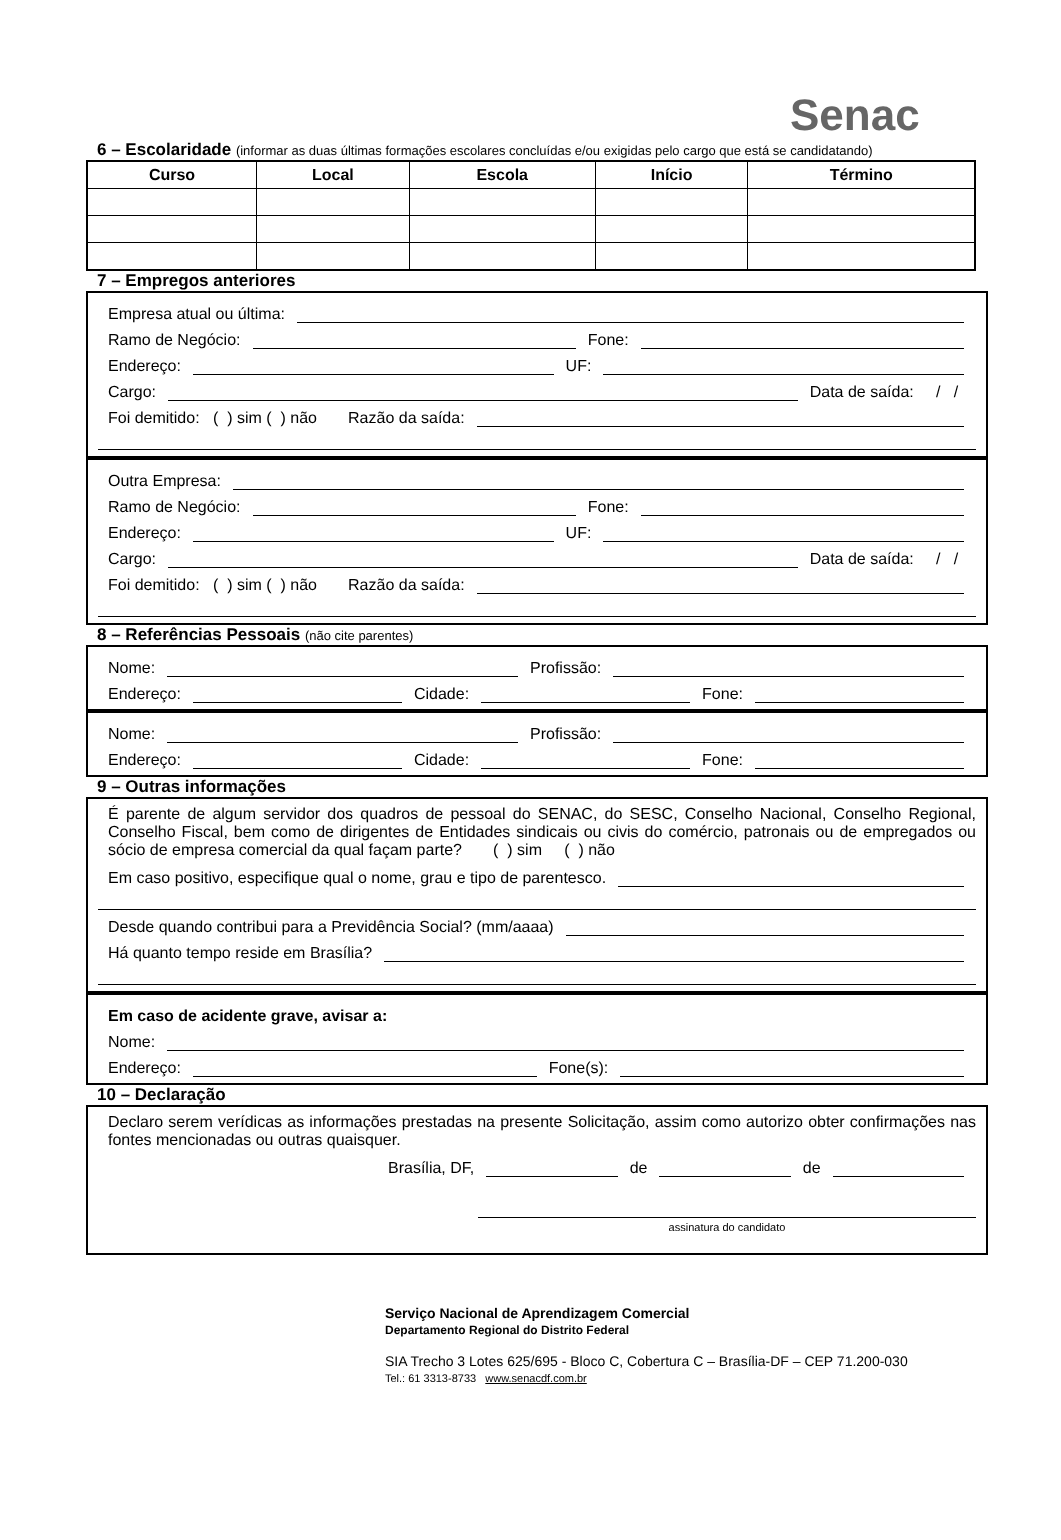Senac
6 – Escolaridade (informar as duas últimas formações escolares concluídas e/ou exigidas pelo cargo que está se candidatando)
| Curso | Local | Escola | Início | Término |
| --- | --- | --- | --- | --- |
7 – Empregos anteriores
Empresa atual ou última:
Ramo de Negócio: Fone:
Endereço: UF:
Cargo: Data de saída: / /
Foi demitido: ( ) sim ( ) não Razão da saída:
Outra Empresa:
Ramo de Negócio: Fone:
Endereço: UF:
Cargo: Data de saída: / /
Foi demitido: ( ) sim ( ) não Razão da saída:
8 – Referências Pessoais (não cite parentes)
Nome: Profissão:
Endereço: Cidade: Fone:
Nome: Profissão:
Endereço: Cidade: Fone:
9 – Outras informações
É parente de algum servidor dos quadros de pessoal do SENAC, do SESC, Conselho Nacional, Conselho Regional, Conselho Fiscal, bem como de dirigentes de Entidades sindicais ou civis do comércio, patronais ou de empregados ou sócio de empresa comercial da qual façam parte? ( ) sim ( ) não
Em caso positivo, especifique qual o nome, grau e tipo de parentesco.
Desde quando contribui para a Previdência Social? (mm/aaaa)
Há quanto tempo reside em Brasília?
Em caso de acidente grave, avisar a:
Nome:
Endereço: Fone(s):
10 – Declaração
Declaro serem verídicas as informações prestadas na presente Solicitação, assim como autorizo obter confirmações nas fontes mencionadas ou outras quaisquer.
Brasília, DF, de de
assinatura do candidato
Serviço Nacional de Aprendizagem Comercial
Departamento Regional do Distrito Federal
SIA Trecho 3 Lotes 625/695 - Bloco C, Cobertura C – Brasília-DF – CEP 71.200-030
Tel.: 61 3313-8733 www.senacdf.com.br